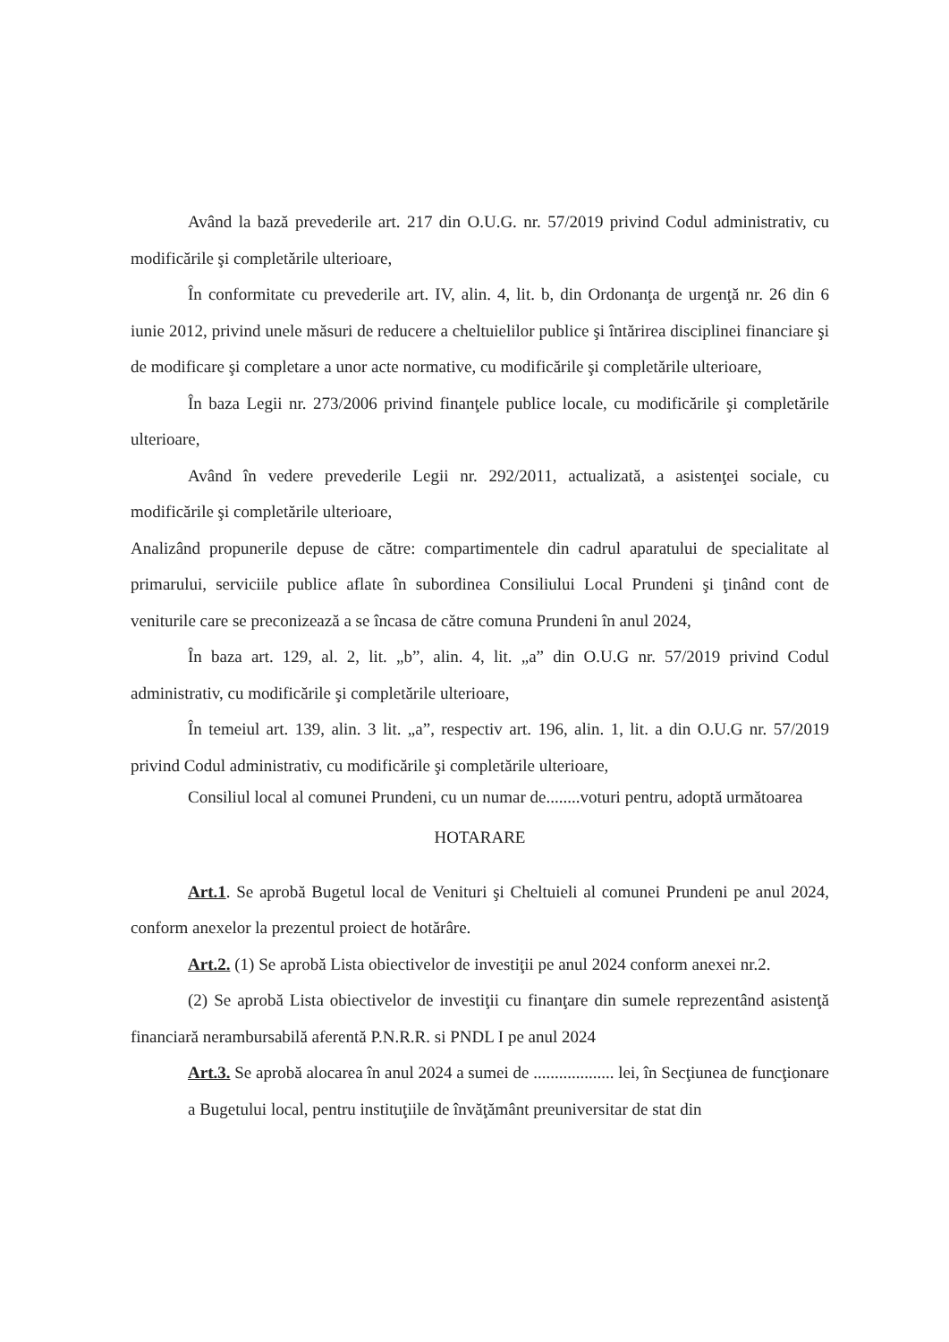Având la bază prevederile art. 217 din O.U.G. nr. 57/2019 privind Codul administrativ, cu modificările şi completările ulterioare,
În conformitate cu prevederile art. IV, alin. 4, lit. b, din Ordonanţa de urgenţă nr. 26 din 6 iunie 2012, privind unele măsuri de reducere a cheltuielilor publice şi întărirea disciplinei financiare şi de modificare şi completare a unor acte normative, cu modificările şi completările ulterioare,
În baza Legii nr. 273/2006 privind finanţele publice locale, cu modificările şi completările ulterioare,
Având în vedere prevederile Legii nr. 292/2011, actualizată, a asistenţei sociale, cu modificările şi completările ulterioare,
Analizând propunerile depuse de către: compartimentele din cadrul aparatului de specialitate al primarului, serviciile publice aflate în subordinea Consiliului Local Prundeni şi ţinând cont de veniturile care se preconizează a se încasa de către comuna Prundeni în anul 2024,
În baza art. 129, al. 2, lit. „b”, alin. 4, lit. „a” din O.U.G nr. 57/2019 privind Codul administrativ, cu modificările şi completările ulterioare,
În temeiul art. 139, alin. 3 lit. „a”, respectiv art. 196, alin. 1, lit. a din O.U.G nr. 57/2019 privind Codul administrativ, cu modificările şi completările ulterioare,
Consiliul local al comunei Prundeni, cu un numar de........voturi pentru, adoptă următoarea
HOTARARE
Art.1. Se aprobă Bugetul local de Venituri şi Cheltuieli al comunei Prundeni pe anul 2024, conform anexelor la prezentul proiect de hotărâre.
Art.2. (1) Se aprobă Lista obiectivelor de investiţii pe anul 2024 conform anexei nr.2.
(2) Se aprobă Lista obiectivelor de investiţii cu finanţare din sumele reprezentând asistenţă financiară nerambursabilă aferentă P.N.R.R. si PNDL I pe anul 2024
Art.3. Se aprobă alocarea în anul 2024 a sumei de ................... lei, în Secţiunea de funcţionare a Bugetului local, pentru instituţiile de învăţământ preuniversitar de stat din